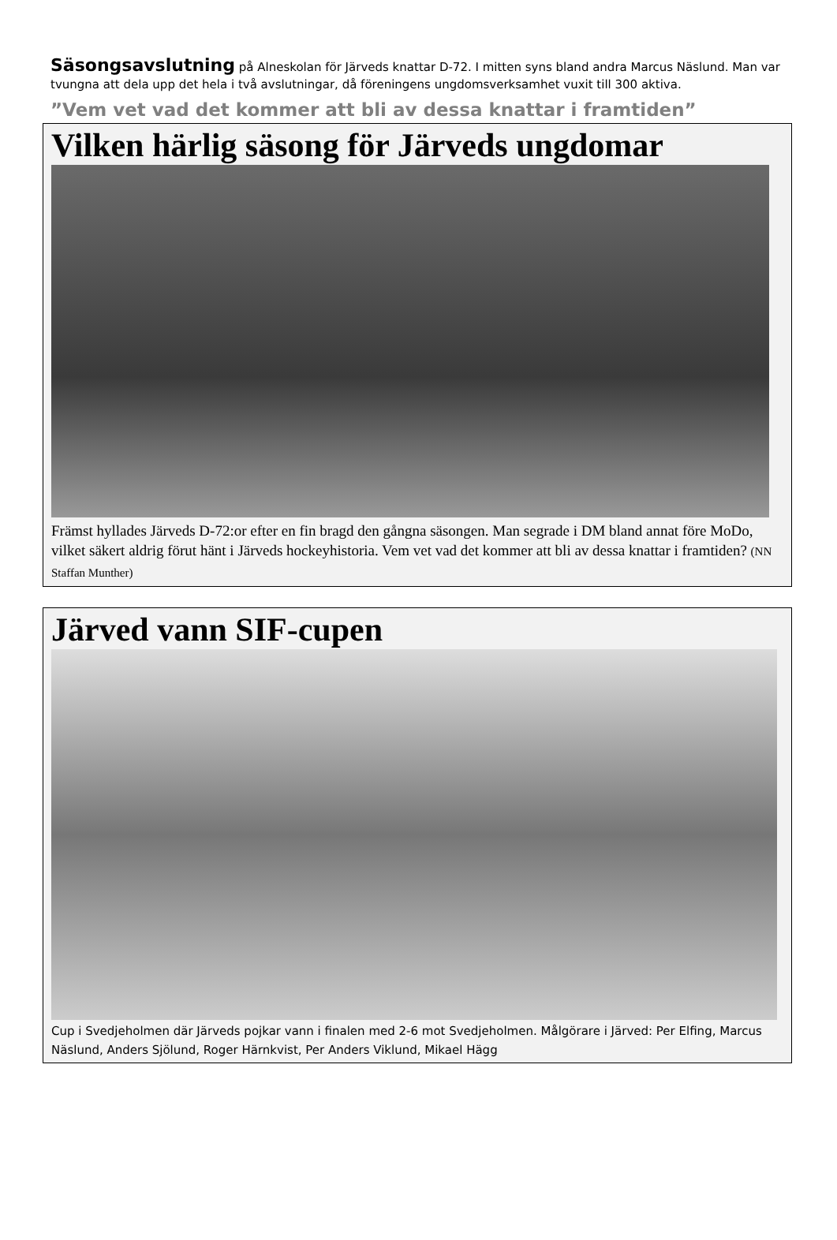Säsongsavslutning på Alneskolan för Järveds knattar D-72. I mitten syns bland andra Marcus Näslund. Man var tvungna att dela upp det hela i två avslutningar, då föreningens ungdomsverksamhet vuxit till 300 aktiva.
”Vem vet vad det kommer att bli av dessa knattar i framtiden”
Vilken härlig säsong för Järveds ungdomar
Främst hyllades Järveds D-72:or efter en fin bragd den gångna säsongen. Man segrade i DM bland annat före MoDo, vilket säkert aldrig förut hänt i Järveds hockeyhistoria. Vem vet vad det kommer att bli av dessa knattar i framtiden? (NN Staffan Munther)
Järved vann SIF-cupen
Cup i Svedjeholmen där Järveds pojkar vann i finalen med 2-6 mot Svedjeholmen. Målgörare i Järved: Per Elfing, Marcus Näslund, Anders Sjölund, Roger Härnkvist, Per Anders Viklund, Mikael Hägg